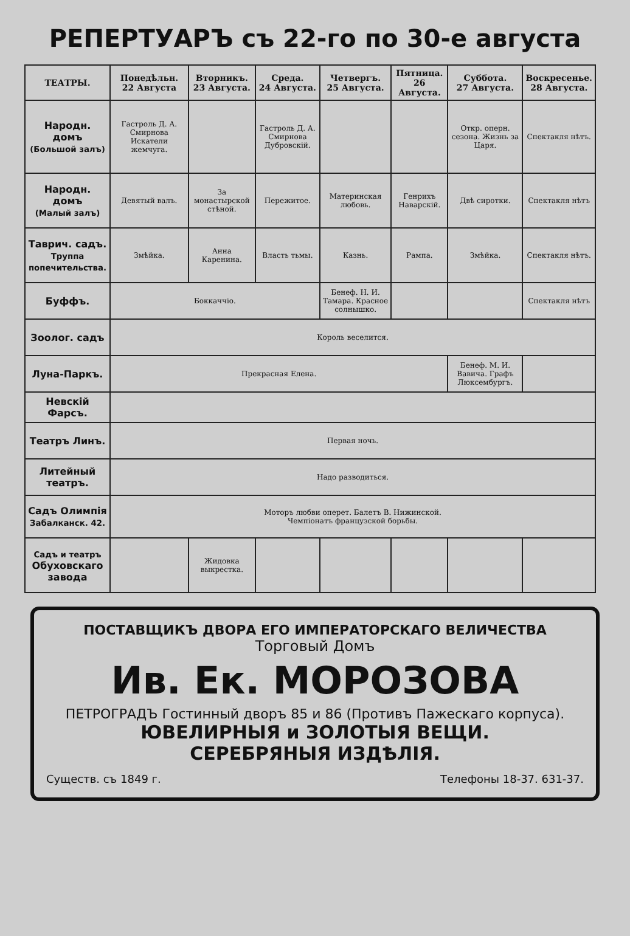РЕПЕРТУАРЪ съ 22-го по 30-е августа
| ТЕАТРЫ. | Понедѣльн. 22 Августа | Вторникъ. 23 Августа. | Среда. 24 Августа. | Четвергъ. 25 Августа. | Пятница. 26 Августа. | Суббота. 27 Августа. | Воскресенье. 28 Августа. |
| --- | --- | --- | --- | --- | --- | --- | --- |
| Народн. домъ (Большой залъ) | Гастроль Д. А. Смирнова Искатели жемчуга. | | Гастроль Д. А. Смирнова Дубровскій. | | | Откр. оперн. сезона. Жизнь за Царя. | Спектакля нѣтъ. |
| Народн. домъ (Малый залъ) | Девятый валъ. | За монастырской стѣной. | Пережитое. | Материнская любовь. | Генрихъ Наварскій. | Двѣ сиротки. | Спектакля нѣтъ |
| Таврич. садъ. Труппа попечительства. | Змѣйка. | Анна Каренина. | Власть тьмы. | Казнь. | Рампа. | Змѣйка. | Спектакля нѣтъ. |
| Буффъ. | Боккаччіо. | | | Бенеф. Н. И. Тамара. Красное солнышко. | | | Спектакля нѣтъ |
| Зоолог. садъ | Король веселится. | | | | | | |
| Луна-Паркъ. | Прекрасная Елена. | | | | | Бенеф. М. И. Вавича. Графъ Люксембургъ. | |
| Невскій Фарсъ. | | | | | | | |
| Театръ Линъ. | Первая ночь. | | | | | | |
| Литейный театръ. | Надо разводиться. | | | | | | |
| Садъ Олимпія Забалканск. 42. | Моторъ любви оперет. Балетъ В. Нижинской. Чемпіонатъ французской борьбы. | | | | | | |
| Садъ и театръ Обуховскаго завода | | Жидовка выкрестка. | | | | | |
ПОСТАВЩИКЪ ДВОРА ЕГО ИМПЕРАТОРСКАГО ВЕЛИЧЕСТВА
Торговый Домъ
Ив. Ек. МОРОЗОВА
ПЕТРОГРАДЪ Гостинный дворъ 85 и 86 (Противъ Пажескаго корпуса).
ЮВЕЛИРНЫЯ и ЗОЛОТЫЯ ВЕЩИ.
СЕРЕБРЯНЫЯ ИЗДѢЛІЯ.
Существ. съ 1849 г. Телефоны 18-37. 631-37.